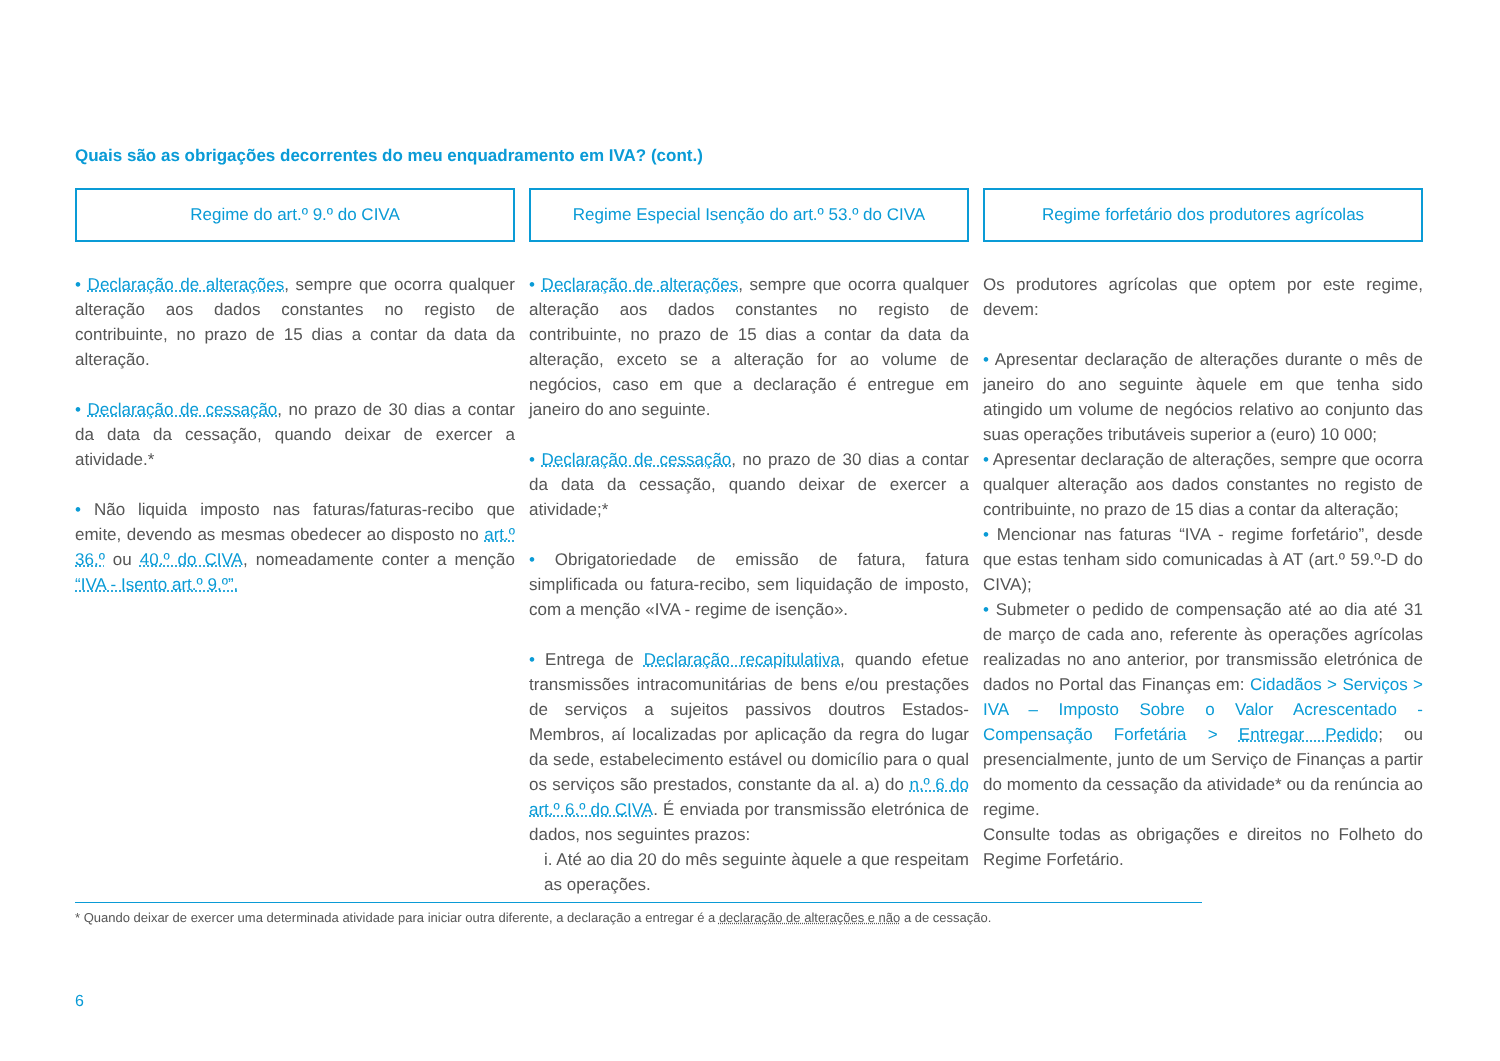Quais são as obrigações decorrentes do meu enquadramento em IVA? (cont.)
Regime do art.º 9.º do CIVA
• Declaração de alterações, sempre que ocorra qualquer alteração aos dados constantes no registo de contribuinte, no prazo de 15 dias a contar da data da alteração.
• Declaração de cessação, no prazo de 30 dias a contar da data da cessação, quando deixar de exercer a atividade.*
• Não liquida imposto nas faturas/faturas-recibo que emite, devendo as mesmas obedecer ao disposto no art.º 36.º ou 40.º do CIVA, nomeadamente conter a menção “IVA - Isento art.º 9.º”.
Regime Especial Isenção do art.º 53.º do CIVA
• Declaração de alterações, sempre que ocorra qualquer alteração aos dados constantes no registo de contribuinte, no prazo de 15 dias a contar da data da alteração, exceto se a alteração for ao volume de negócios, caso em que a declaração é entregue em janeiro do ano seguinte.
• Declaração de cessação, no prazo de 30 dias a contar da data da cessação, quando deixar de exercer a atividade;*
• Obrigatoriedade de emissão de fatura, fatura simplificada ou fatura-recibo, sem liquidação de imposto, com a menção «IVA - regime de isenção».
• Entrega de Declaração recapitulativa, quando efetue transmissões intracomunitárias de bens e/ou prestações de serviços a sujeitos passivos doutros Estados-Membros, aí localizadas por aplicação da regra do lugar da sede, estabelecimento estável ou domicílio para o qual os serviços são prestados, constante da al. a) do n.º 6 do art.º 6.º do CIVA. É enviada por transmissão eletrónica de dados, nos seguintes prazos:
i. Até ao dia 20 do mês seguinte àquele a que respeitam as operações.
Regime forfetário dos produtores agrícolas
Os produtores agrícolas que optem por este regime, devem:
• Apresentar declaração de alterações durante o mês de janeiro do ano seguinte àquele em que tenha sido atingido um volume de negócios relativo ao conjunto das suas operações tributáveis superior a (euro) 10 000;
• Apresentar declaração de alterações, sempre que ocorra qualquer alteração aos dados constantes no registo de contribuinte, no prazo de 15 dias a contar da alteração;
• Mencionar nas faturas “IVA - regime forfetário”, desde que estas tenham sido comunicadas à AT (art.º 59.º-D do CIVA);
• Submeter o pedido de compensação até ao dia até 31 de março de cada ano, referente às operações agrícolas realizadas no ano anterior, por transmissão eletrónica de dados no Portal das Finanças em: Cidadãos > Serviços > IVA – Imposto Sobre o Valor Acrescentado - Compensação Forfetária > Entregar Pedido; ou presencialmente, junto de um Serviço de Finanças a partir do momento da cessação da atividade* ou da renúncia ao regime.
Consulte todas as obrigações e direitos no Folheto do Regime Forfetário.
* Quando deixar de exercer uma determinada atividade para iniciar outra diferente, a declaração a entregar é a declaração de alterações e não a de cessação.
6